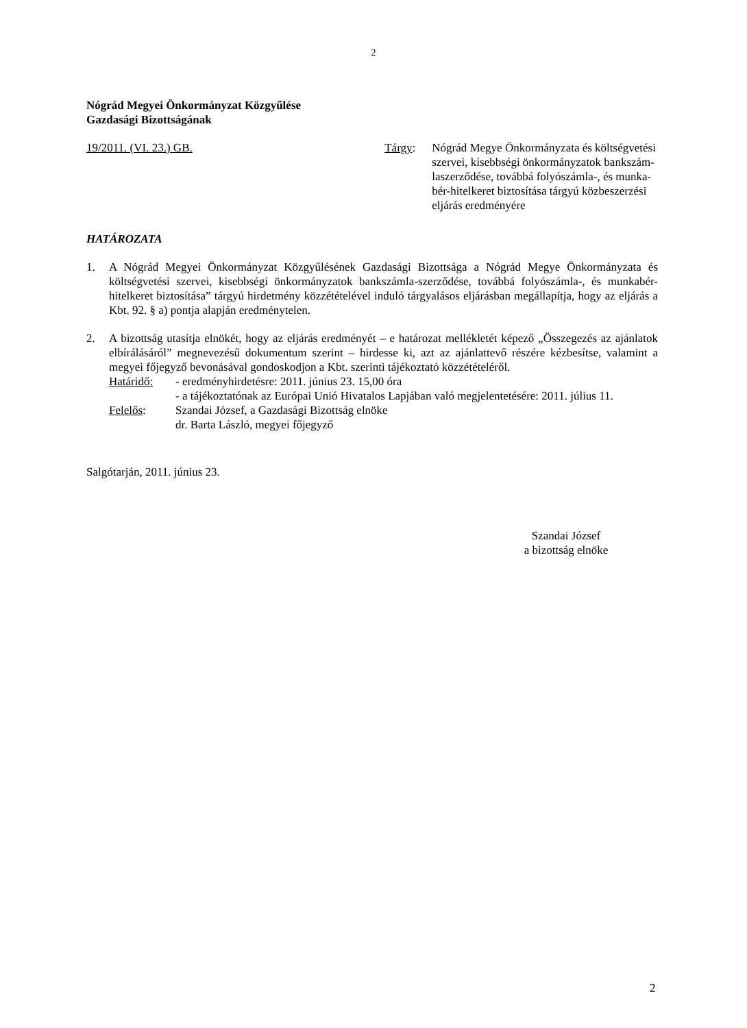2
Nógrád Megyei Önkormányzat Közgyűlése
Gazdasági Bizottságának
19/2011. (VI. 23.) GB. Tárgy: Nógrád Megye Önkormányzata és költségvetési szervei, kisebbségi önkormányzatok bankszám-laszerződése, továbbá folyószámla-, és munka-bér-hitelkeret biztosítása tárgyú közbeszerzési eljárás eredményére
HATÁROZATA
1. A Nógrád Megyei Önkormányzat Közgyűlésének Gazdasági Bizottsága a Nógrád Megye Önkormányzata és költségvetési szervei, kisebbségi önkormányzatok bankszámla-szerződése, továbbá folyószámla-, és munkabér-hitelkeret biztosítása” tárgyú hirdetmény közzétételével induló tárgyalásos eljárásban megállapítja, hogy az eljárás a Kbt. 92. § a) pontja alapján eredménytelen.
2. A bizottság utasítja elnökét, hogy az eljárás eredményét – e határozat mellékletét képező „Összegezés az ajánlatok elbírálásáról” megnevezésű dokumentum szerint – hirdesse ki, azt az ajánlattevő részére kézbesítse, valamint a megyei főjegyző bevonásával gondoskodjon a Kbt. szerinti tájékoztató közzétételéről.
Határidő:
- eredményhirdetésre: 2011. június 23. 15,00 óra
- a tájékoztatónak az Európai Unió Hivatalos Lapjában való megjelentetésére: 2011. július 11.
Felelős:
Szandai József, a Gazdasági Bizottság elnöke
dr. Barta László, megyei főjegyző
Salgótarján, 2011. június 23.
Szandai József
a bizottság elnöke
2